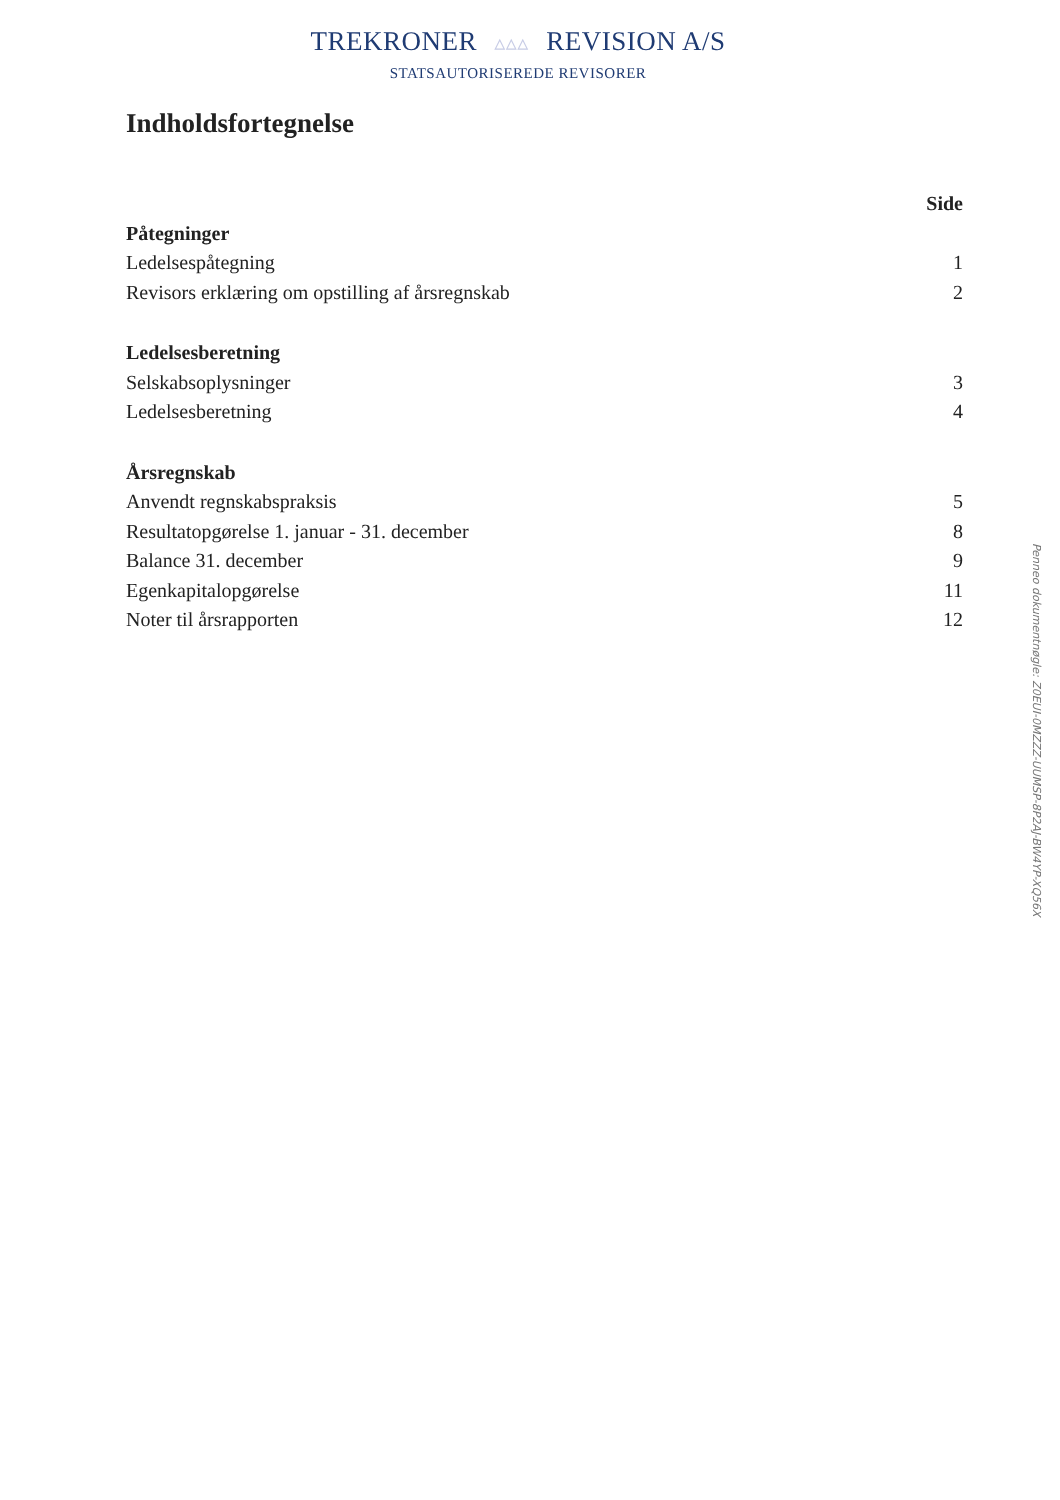TREKRONER ▵▵▵ REVISION A/S
STATSAUTORISEREDE REVISORER
Indholdsfortegnelse
Side
Påtegninger
Ledelsespåtegning 1
Revisors erklæring om opstilling af årsregnskab 2
Ledelsesberetning
Selskabsoplysninger 3
Ledelsesberetning 4
Årsregnskab
Anvendt regnskabspraksis 5
Resultatopgørelse 1. januar - 31. december 8
Balance 31. december 9
Egenkapitalopgørelse 11
Noter til årsrapporten 12
Penneo dokumentnøgle: Z0EUI-0MZZZ-UUMSP-8P2AJ-BW4YP-XQ56X